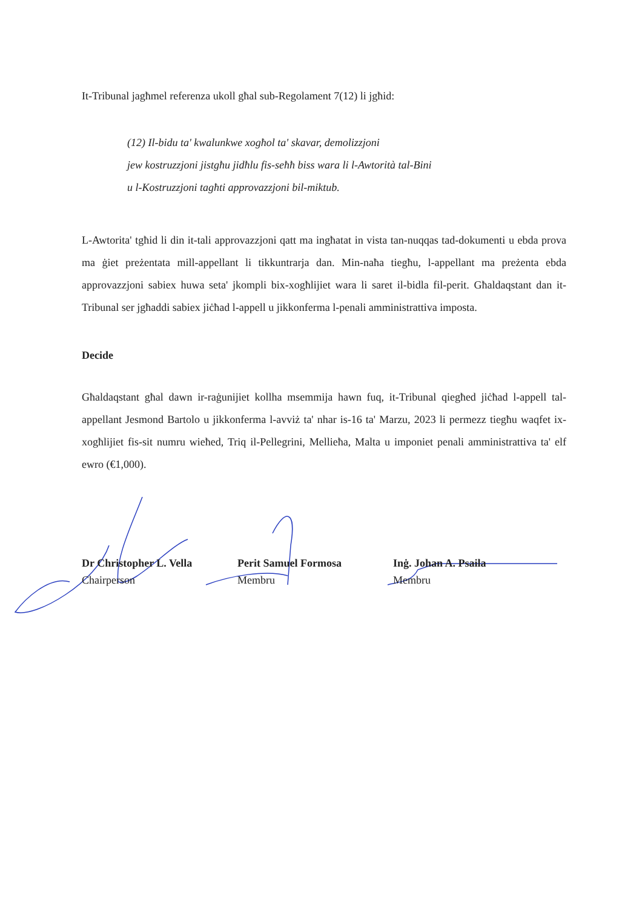It-Tribunal jagħmel referenza ukoll għal sub-Regolament 7(12) li jgħid:
(12) Il-bidu ta' kwalunkwe xogħol ta' skavar, demolizzjoni
jew kostruzzjoni jistgħu jidħlu fis-seħħ biss wara li l-Awtorità tal-Bini
u l-Kostruzzjoni tagħti approvazzjoni bil-miktub.
L-Awtorita' tgħid li din it-tali approvazzjoni qatt ma ingħatat in vista tan-nuqqas tad-dokumenti u ebda prova ma ġiet preżentata mill-appellant li tikkuntrarja dan. Min-naħa tiegħu, l-appellant ma preżenta ebda approvazzjoni sabiex huwa seta' jkompli bix-xogħlijiet wara li saret il-bidla fil-perit. Għaldaqstant dan it-Tribunal ser jgħaddi sabiex jiċħad l-appell u jikkonferma l-penali amministrattiva imposta.
Decide
Għaldaqstant għal dawn ir-raġunijiet kollha msemmija hawn fuq, it-Tribunal qiegħed jiċħad l-appell tal-appellant Jesmond Bartolo u jikkonferma l-avviż ta' nhar is-16 ta' Marzu, 2023 li permezz tiegħu waqfet ix-xogħlijiet fis-sit numru wieħed, Triq il-Pellegrini, Mellieħa, Malta u imponiet penali amministrattiva ta' elf ewro (€1,000).
Dr Christopher L. Vella
Chairperson
Perit Samuel Formosa
Membru
Inġ. Johan A. Psaila
Membru